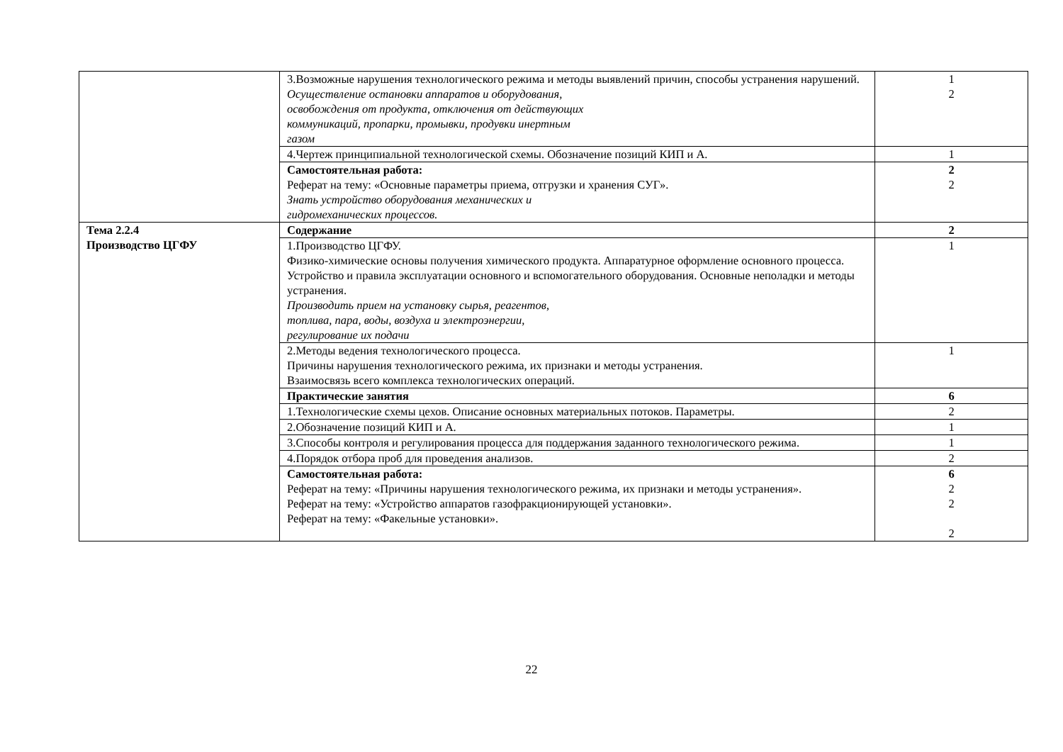| | 3.Возможные нарушения технологического режима и методы выявлений причин, способы устранения нарушений. Осуществление остановки аппаратов и оборудования, освобождения от продукта, отключения от действующих коммуникаций, пропарки, промывки, продувки инертным газом | 1 2 |
| | 4.Чертеж принципиальной технологической схемы. Обозначение позиций КИП и А. | 1 |
| | Самостоятельная работа: Реферат на тему: «Основные параметры приема, отгрузки и хранения СУГ». Знать устройство оборудования механических и гидромеханических процессов. | 2 2 |
| Тема 2.2.4 Производство ЦГФУ | Содержание | 2 |
| | 1.Производство ЦГФУ. Физико-химические основы получения химического продукта. Аппаратурное оформление основного процесса. Устройство и правила эксплуатации основного и вспомогательного оборудования. Основные неполадки и методы устранения. Производить прием на установку сырья, реагентов, топлива, пара, воды, воздуха и электроэнергии, регулирование их подачи | 1 |
| | 2.Методы ведения технологического процесса. Причины нарушения технологического режима, их признаки и методы устранения. Взаимосвязь всего комплекса технологических операций. | 1 |
| | Практические занятия | 6 |
| | 1.Технологические схемы цехов. Описание основных материальных потоков. Параметры. | 2 |
| | 2.Обозначение позиций КИП и А. | 1 |
| | 3.Способы контроля и регулирования процесса для поддержания заданного технологического режима. | 1 |
| | 4.Порядок отбора проб для проведения анализов. | 2 |
| | Самостоятельная работа: Реферат на тему: «Причины нарушения технологического режима, их признаки и методы устранения». Реферат на тему: «Устройство аппаратов газофракционирующей установки». Реферат на тему: «Факельные установки». | 6 2 2 2 |
22